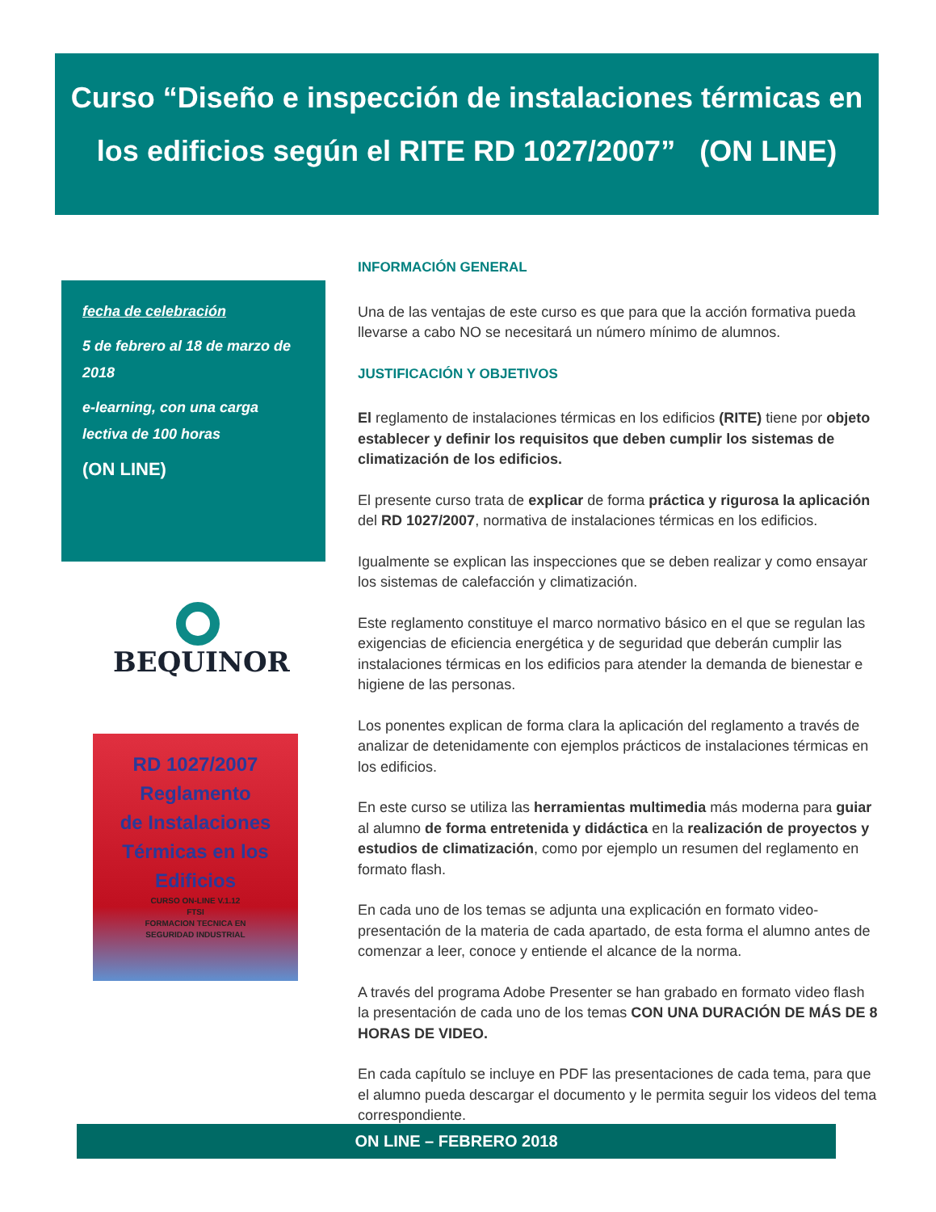Curso “Diseño e inspección de instalaciones térmicas en
los edificios según el RITE RD 1027/2007” (ON LINE)
fecha de celebración
5 de febrero al 18 de marzo de 2018
e-learning, con una carga lectiva de 100 horas
(ON LINE)
BEQUINOR
RD 1027/2007
Reglamento
de Instalaciones
Térmicas en los
Edificios
CURSO ON-LINE V.1.12
FTSI
FORMACION TECNICA EN
SEGURIDAD INDUSTRIAL
INFORMACIÓN GENERAL
Una de las ventajas de este curso es que para que la acción formativa pueda llevarse a cabo NO se necesitará un número mínimo de alumnos.
JUSTIFICACIÓN Y OBJETIVOS
El reglamento de instalaciones térmicas en los edificios (RITE) tiene por objeto establecer y definir los requisitos que deben cumplir los sistemas de climatización de los edificios.
El presente curso trata de explicar de forma práctica y rigurosa la aplicación del RD 1027/2007, normativa de instalaciones térmicas en los edificios.
Igualmente se explican las inspecciones que se deben realizar y como ensayar los sistemas de calefacción y climatización.
Este reglamento constituye el marco normativo básico en el que se regulan las exigencias de eficiencia energética y de seguridad que deberán cumplir las instalaciones térmicas en los edificios para atender la demanda de bienestar e higiene de las personas.
Los ponentes explican de forma clara la aplicación del reglamento a través de analizar de detenidamente con ejemplos prácticos de instalaciones térmicas en los edificios.
En este curso se utiliza las herramientas multimedia más moderna para guiar al alumno de forma entretenida y didáctica en la realización de proyectos y estudios de climatización, como por ejemplo un resumen del reglamento en formato flash.
En cada uno de los temas se adjunta una explicación en formato video-presentación de la materia de cada apartado, de esta forma el alumno antes de comenzar a leer, conoce y entiende el alcance de la norma.
A través del programa Adobe Presenter se han grabado en formato video flash la presentación de cada uno de los temas CON UNA DURACIÓN DE MÁS DE 8 HORAS DE VIDEO.
En cada capítulo se incluye en PDF las presentaciones de cada tema, para que el alumno pueda descargar el documento y le permita seguir los videos del tema correspondiente.
ON LINE – FEBRERO 2018